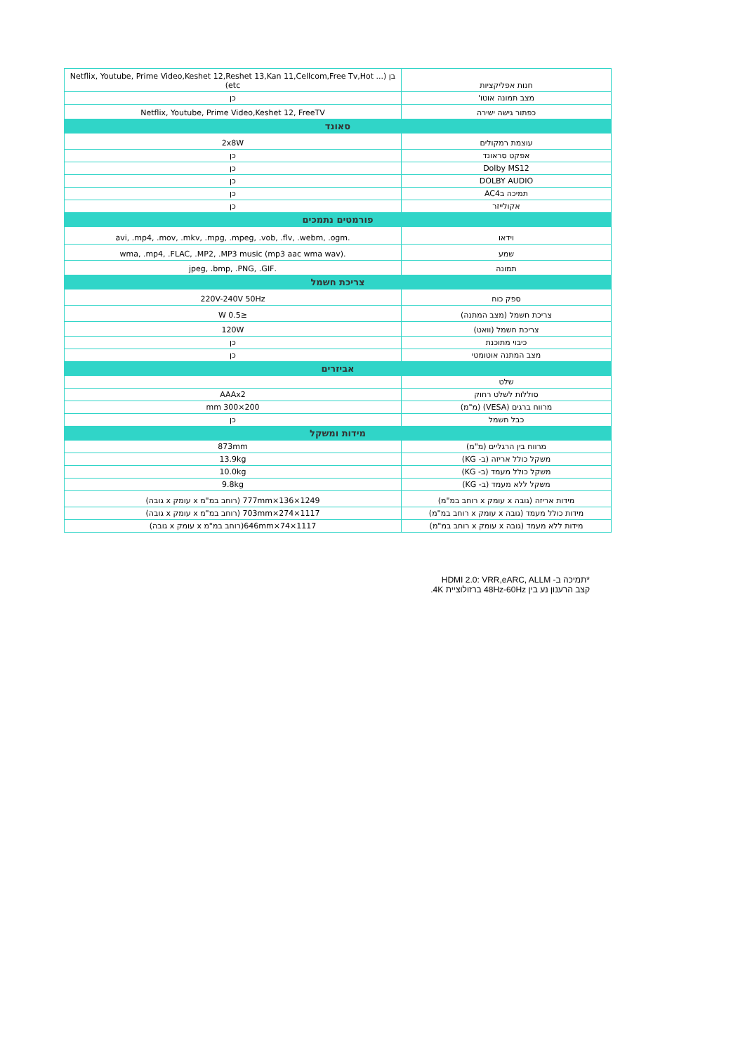| חנות אפליקציות | בן (Netflix, Youtube, Prime Video,Keshet 12,Reshet 13,Kan 11,Cellcom,Free Tv,Hot ... etc) |
| מצב תמונה אוטו' | כן |
| כפתור גישה ישירה | Netflix, Youtube, Prime Video,Keshet 12, FreeTV |
| סאונד | |
| עוצמת רמקולים | 2x8W |
| אפקט סראונד | כן |
| Dolby MS12 | כן |
| DOLBY AUDIO | כן |
| תמיכה בAC4 | כן |
| אקולייזר | כן |
| פורמטים נתמכים | |
| וידאו | .avi, .mp4, .mov, .mkv, .mpg, .mpeg, .vob, .flv, .webm, .ogm |
| שמע | .wma, .mp4, .FLAC, .MP2, .MP3 music (mp3 aac wma wav) |
| תמונה | .jpeg, .bmp, .PNG, .GIF |
| צריכת חשמל | |
| ספק כוח | 220V-240V 50Hz |
| צריכת חשמל (מצב המתנה) | ≤0.5 W |
| צריכת חשמל (וואט) | 120W |
| כיבוי מתוכנת | כן |
| מצב המתנה אוטומטי | כן |
| אביזרים | |
| שלט | |
| סוללות לשלט רחוק | AAAx2 |
| מרווח ברגים (VESA) (מ"מ) | 200×300 mm |
| כבל חשמל | כן |
| מידות ומשקל | |
| מרווח בין הרגליים (מ"מ) | 873mm |
| משקל כולל אריזה (ב- KG) | 13.9kg |
| משקל כולל מעמד (ב- KG) | 10.0kg |
| משקל ללא מעמד (ב- KG) | 9.8kg |
| מידות אריזה (גובה x עומק x רוחב במ"מ) | 1249×136×777mm (רוחב במ"מ x עומק x גובה) |
| מידות כולל מעמד (גובה x עומק x רוחב במ"מ) | 1117×274×703mm (רוחב במ"מ x עומק x גובה) |
| מידות ללא מעמד (גובה x עומק x רוחב במ"מ) | 1117×74×646mm(רוחב במ"מ x עומק x גובה) |
*תמיכה ב- HDMI 2.0: VRR,eARC, ALLM
קצב הרענון נע בין 48Hz-60Hz ברזולוציית 4K.